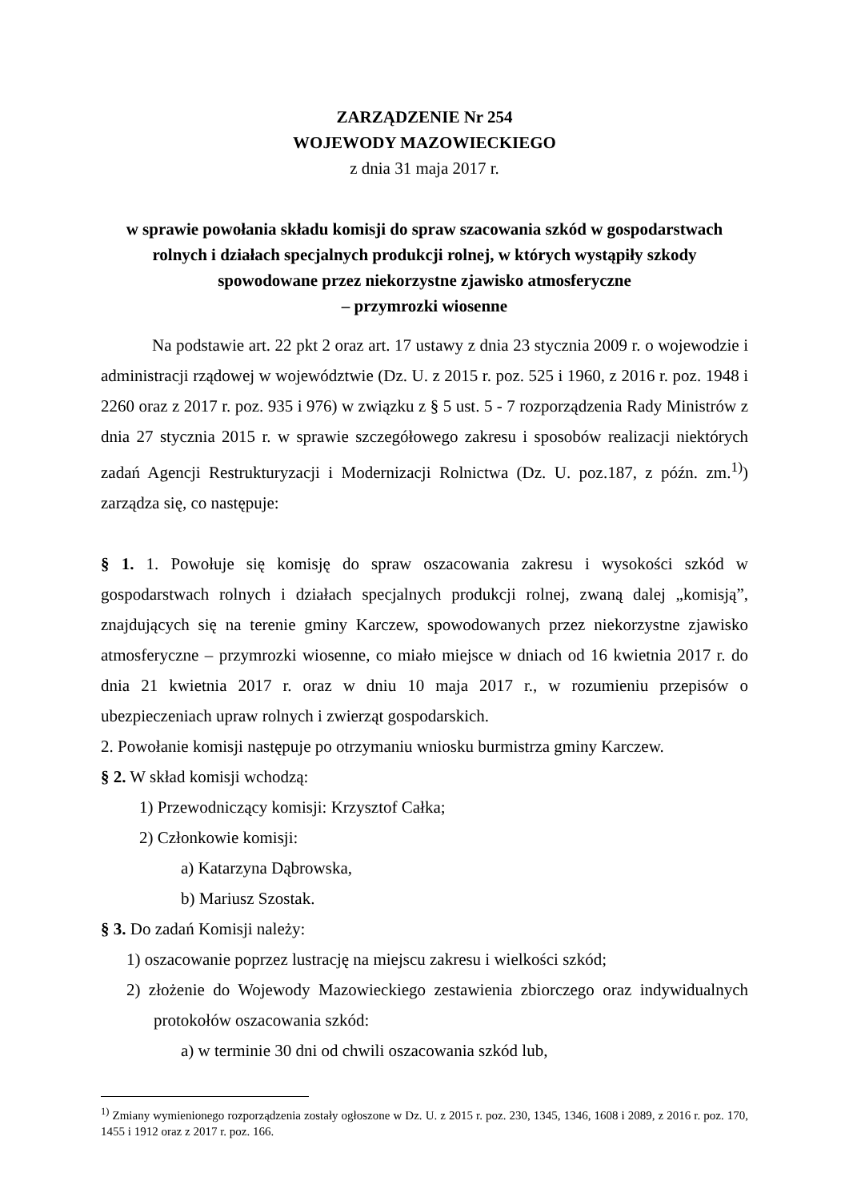ZARZĄDZENIE Nr 254
WOJEWODY MAZOWIECKIEGO
z dnia 31 maja 2017 r.
w sprawie powołania składu komisji do spraw szacowania szkód w gospodarstwach rolnych i działach specjalnych produkcji rolnej, w których wystąpiły szkody spowodowane przez niekorzystne zjawisko atmosferyczne
– przymrozki wiosenne
Na podstawie art. 22 pkt 2 oraz art. 17 ustawy z dnia 23 stycznia 2009 r. o wojewodzie i administracji rządowej w województwie (Dz. U. z 2015 r. poz. 525 i 1960, z 2016 r. poz. 1948 i 2260 oraz z 2017 r. poz. 935 i 976) w związku z § 5 ust. 5 - 7 rozporządzenia Rady Ministrów z dnia 27 stycznia 2015 r. w sprawie szczegółowego zakresu i sposobów realizacji niektórych zadań Agencji Restrukturyzacji i Modernizacji Rolnictwa (Dz. U. poz.187, z późn. zm.<sup>1)</sup>) zarządza się, co następuje:
§ 1. 1. Powołuje się komisję do spraw oszacowania zakresu i wysokości szkód w gospodarstwach rolnych i działach specjalnych produkcji rolnej, zwaną dalej „komisją”, znajdujących się na terenie gminy Karczew, spowodowanych przez niekorzystne zjawisko atmosferyczne – przymrozki wiosenne, co miało miejsce w dniach od 16 kwietnia 2017 r. do dnia 21 kwietnia 2017 r. oraz w dniu 10 maja 2017 r., w rozumieniu przepisów o ubezpieczeniach upraw rolnych i zwierząt gospodarskich.
2. Powołanie komisji następuje po otrzymaniu wniosku burmistrza gminy Karczew.
§ 2. W skład komisji wchodzą:
1) Przewodniczący komisji: Krzysztof Całka;
2) Członkowie komisji:
a) Katarzyna Dąbrowska,
b) Mariusz Szostak.
§ 3. Do zadań Komisji należy:
1) oszacowanie poprzez lustrację na miejscu zakresu i wielkości szkód;
2) złożenie do Wojewody Mazowieckiego zestawienia zbiorczego oraz indywidualnych protokołów oszacowania szkód:
a) w terminie 30 dni od chwili oszacowania szkód lub,
<sup>1)</sup> Zmiany wymienionego rozporządzenia zostały ogłoszone w Dz. U. z 2015 r. poz. 230, 1345, 1346, 1608 i 2089, z 2016 r. poz. 170, 1455 i 1912 oraz z 2017 r. poz. 166.